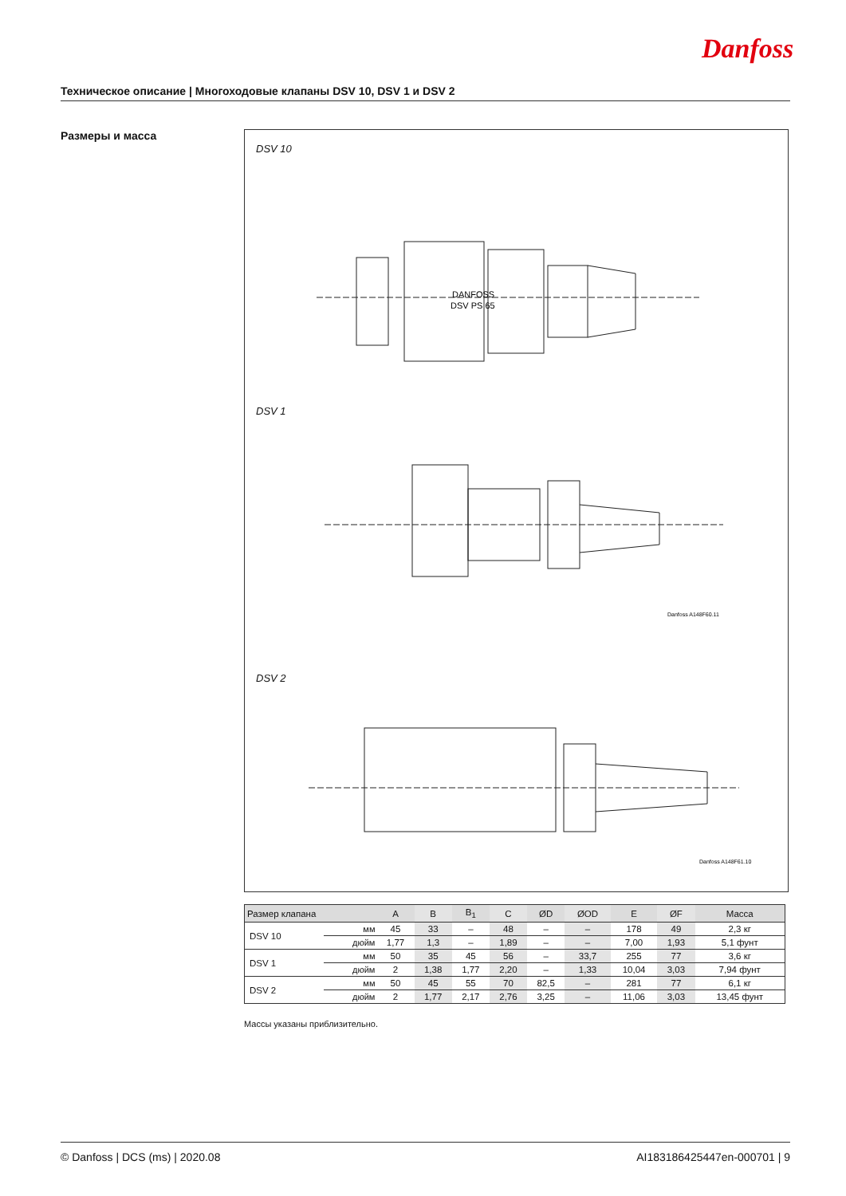Danfoss
Техническое описание | Многоходовые клапаны DSV 10, DSV 1 и DSV 2
Размеры и масса
DSV 10
DANFOSS
DSV PS 65
DSV 1
Danfoss A148F60.11
DSV 2
Danfoss A148F61.10
| Размер клапана | | A | B | B<sub>1</sub> | C | ØD | ØOD | E | ØF | Масса |
| --- | --- | --- | --- | --- | --- | --- | --- | --- | --- | --- |
| DSV 10 | мм | 45 | 33 | – | 48 | – | – | 178 | 49 | 2,3 кг |
| | дюйм | 1,77 | 1,3 | – | 1,89 | – | – | 7,00 | 1,93 | 5,1 фунт |
| DSV 1 | мм | 50 | 35 | 45 | 56 | – | 33,7 | 255 | 77 | 3,6 кг |
| | дюйм | 2 | 1,38 | 1,77 | 2,20 | – | 1,33 | 10,04 | 3,03 | 7,94 фунт |
| DSV 2 | мм | 50 | 45 | 55 | 70 | 82,5 | – | 281 | 77 | 6,1 кг |
| | дюйм | 2 | 1,77 | 2,17 | 2,76 | 3,25 | – | 11,06 | 3,03 | 13,45 фунт |
Массы указаны приблизительно.
© Danfoss | DCS (ms) | 2020.08 AI183186425447en-000701 | 9